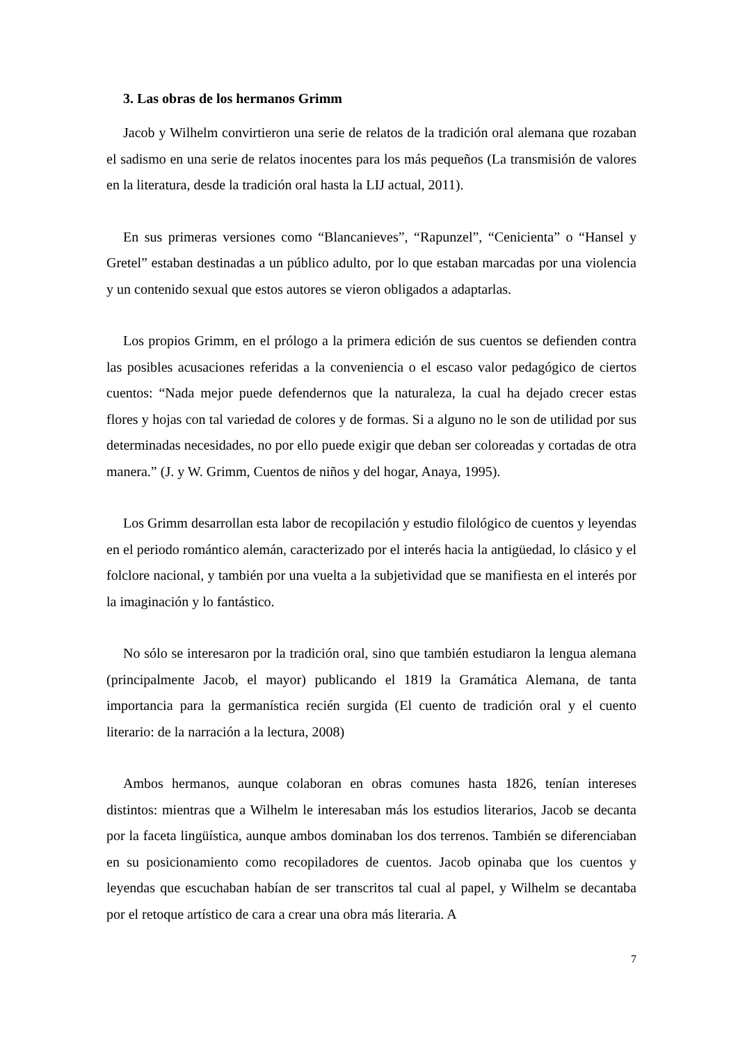3. Las obras de los hermanos Grimm
Jacob y Wilhelm convirtieron una serie de relatos de la tradición oral alemana que rozaban el sadismo en una serie de relatos inocentes para los más pequeños (La transmisión de valores en la literatura, desde la tradición oral hasta la LIJ actual, 2011).
En sus primeras versiones como “Blancanieves”, “Rapunzel”, “Cenicienta” o “Hansel y Gretel” estaban destinadas a un público adulto, por lo que estaban marcadas por una violencia y un contenido sexual que estos autores se vieron obligados a adaptarlas.
Los propios Grimm, en el prólogo a la primera edición de sus cuentos se defienden contra las posibles acusaciones referidas a la conveniencia o el escaso valor pedagógico de ciertos cuentos: “Nada mejor puede defendernos que la naturaleza, la cual ha dejado crecer estas flores y hojas con tal variedad de colores y de formas. Si a alguno no le son de utilidad por sus determinadas necesidades, no por ello puede exigir que deban ser coloreadas y cortadas de otra manera.” (J. y W. Grimm, Cuentos de niños y del hogar, Anaya, 1995).
Los Grimm desarrollan esta labor de recopilación y estudio filológico de cuentos y leyendas en el periodo romántico alemán, caracterizado por el interés hacia la antigüedad, lo clásico y el folclore nacional, y también por una vuelta a la subjetividad que se manifiesta en el interés por la imaginación y lo fantástico.
No sólo se interesaron por la tradición oral, sino que también estudiaron la lengua alemana (principalmente Jacob, el mayor) publicando el 1819 la Gramática Alemana, de tanta importancia para la germanística recién surgida (El cuento de tradición oral y el cuento literario: de la narración a la lectura, 2008)
Ambos hermanos, aunque colaboran en obras comunes hasta 1826, tenían intereses distintos: mientras que a Wilhelm le interesaban más los estudios literarios, Jacob se decanta por la faceta lingüística, aunque ambos dominaban los dos terrenos. También se diferenciaban en su posicionamiento como recopiladores de cuentos. Jacob opinaba que los cuentos y leyendas que escuchaban habían de ser transcritos tal cual al papel, y Wilhelm se decantaba por el retoque artístico de cara a crear una obra más literaria. A
7